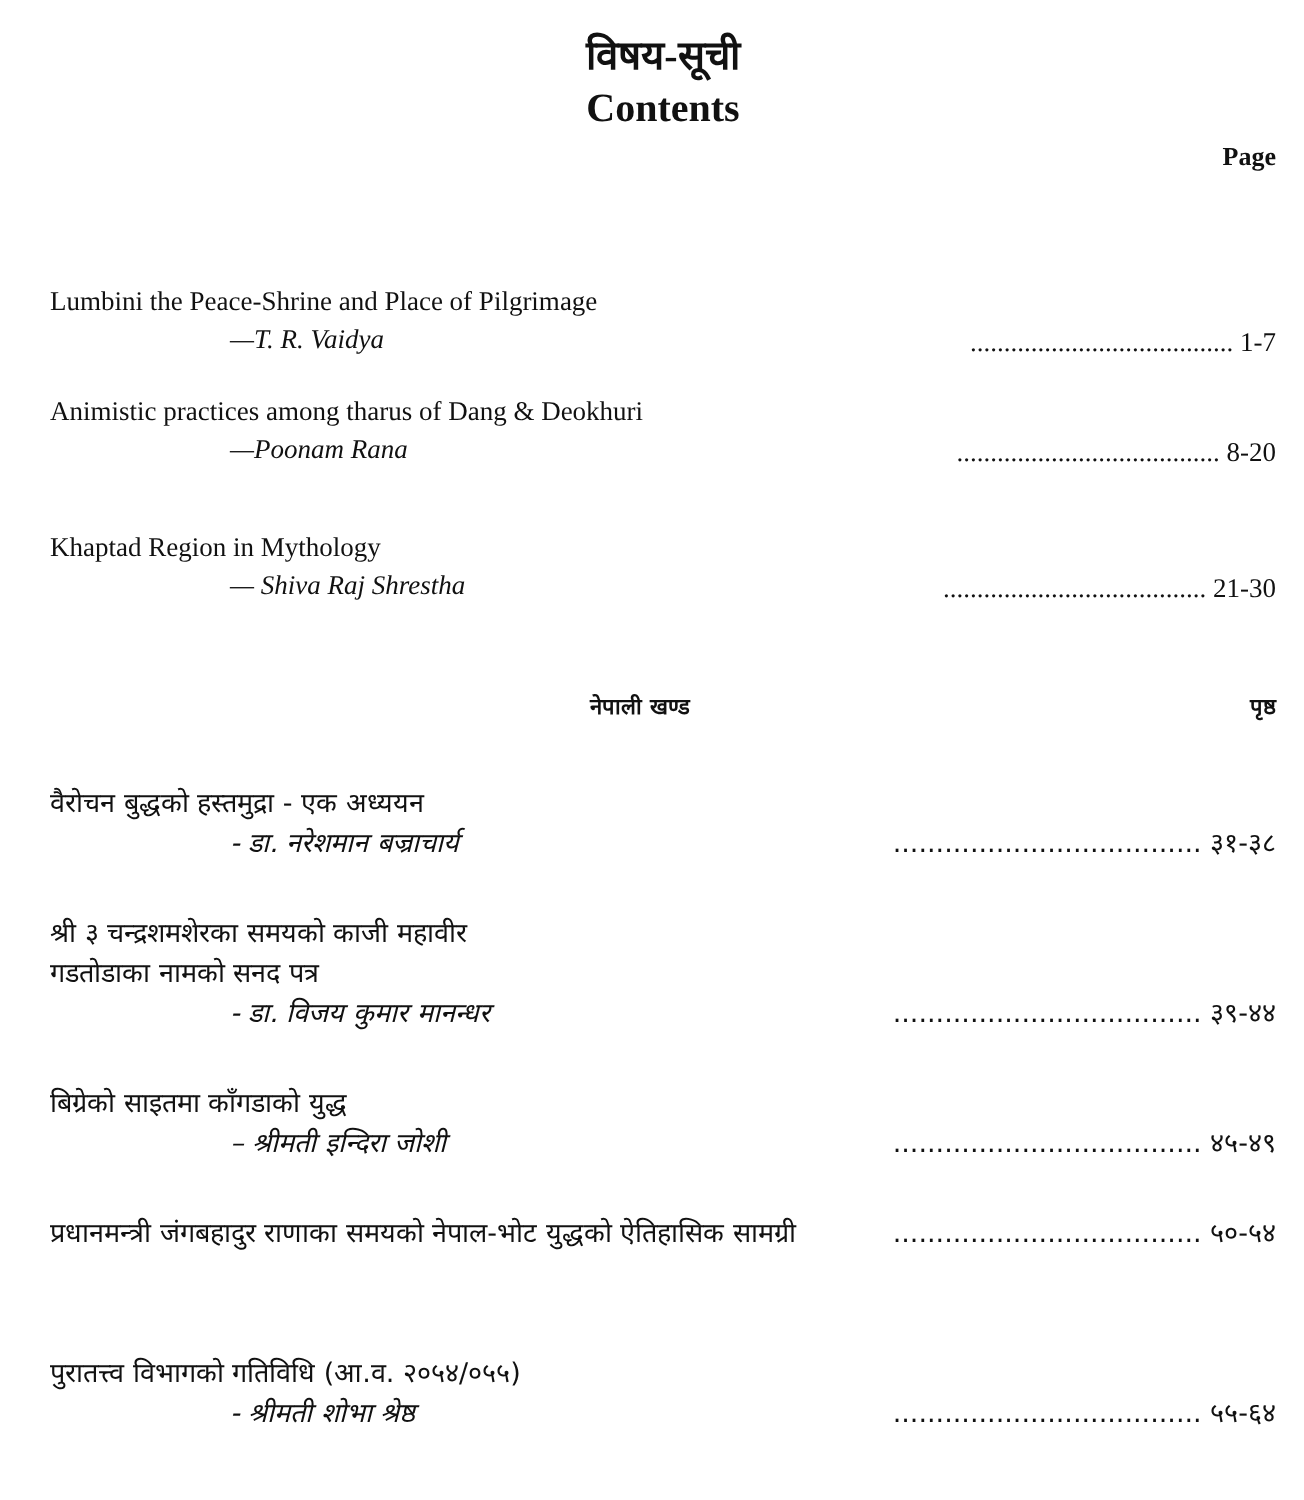विषय-सूची
Contents
Page
Lumbini the Peace-Shrine and Place of Pilgrimage
—T. R. Vaidya
....................................... 1-7
Animistic practices among tharus of Dang & Deokhuri
—Poonam Rana
....................................... 8-20
Khaptad Region in Mythology
— Shiva Raj Shrestha
....................................... 21-30
नेपाली खण्ड पृष्ठ
वैरोचन बुद्धको हस्तमुद्रा - एक अध्ययन
- डा. नरेशमान बज्राचार्य
.................................... ३१-३८
श्री ३ चन्द्रशमशेरका समयको काजी महावीर
गडतोडाका नामको सनद पत्र
- डा. विजय कुमार मानन्धर
.................................... ३९-४४
बिग्रेको साइतमा काँगडाको युद्ध
– श्रीमती इन्दिरा जोशी
.................................... ४५-४९
प्रधानमन्त्री जंगबहादुर राणाका समयको नेपाल-भोट युद्धको ऐतिहासिक सामग्री
.................................... ५०-५४
पुरातत्त्व विभागको गतिविधि (आ.व. २०५४/०५५)
- श्रीमती शोभा श्रेष्ठ
.................................... ५५-६४